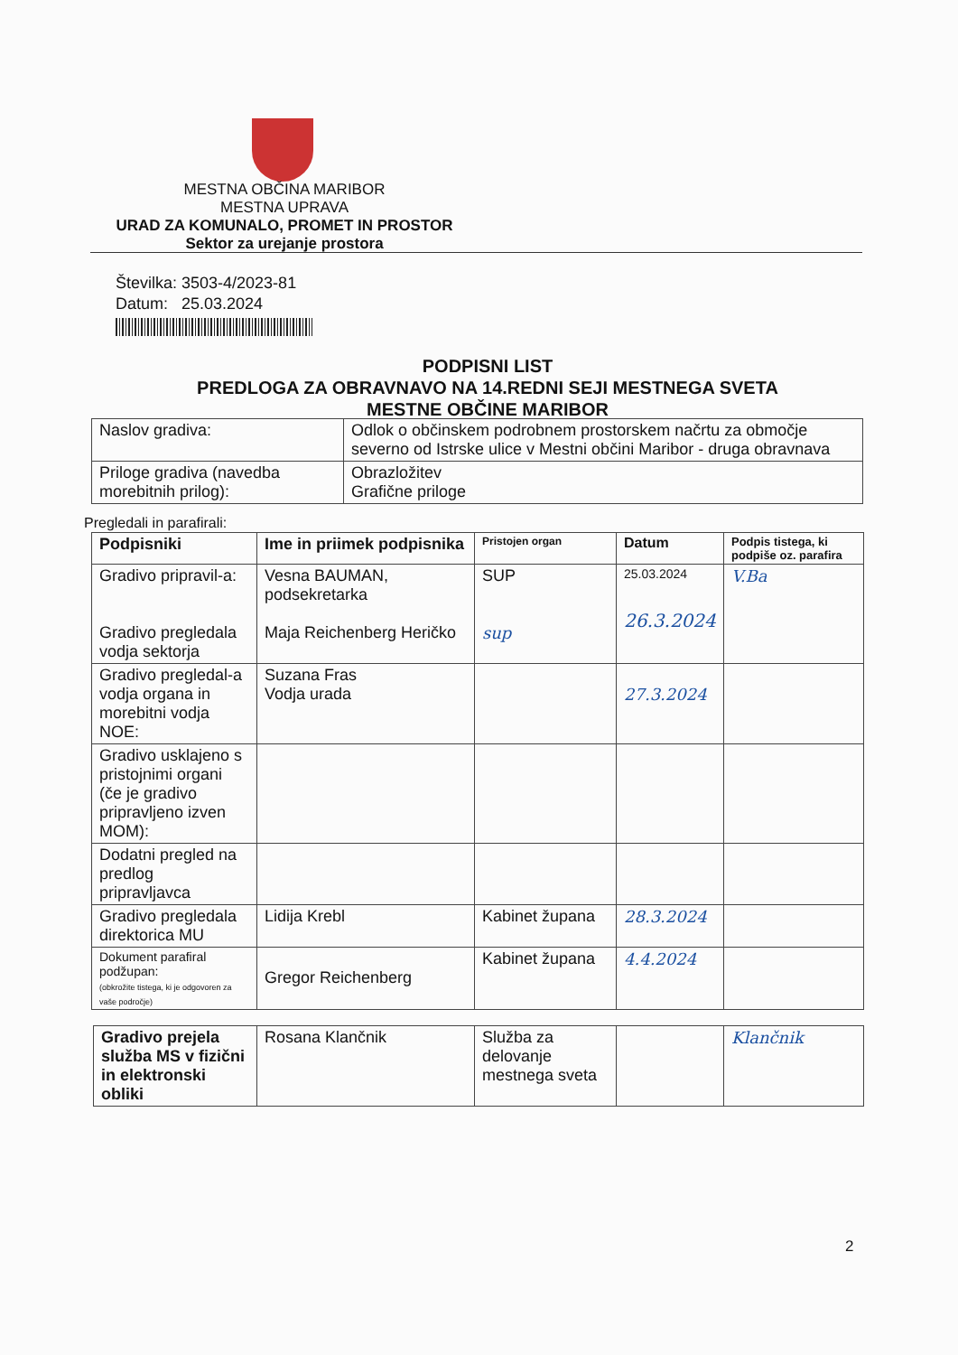MESTNA OBČINA MARIBOR
MESTNA UPRAVA
URAD ZA KOMUNALO, PROMET IN PROSTOR
Sektor za urejanje prostora
Številka: 3503-4/2023-81
Datum: 25.03.2024
PODPISNI LIST
PREDLOGA ZA OBRAVNAVO NA 14.REDNI SEJI MESTNEGA SVETA
MESTNE OBČINE MARIBOR
| Naslov gradiva: | Odlok o občinskem podrobnem prostorskem načrtu za območje severno od Istrske ulice v Mestni občini Maribor - druga obravnava |
| Priloge gradiva (navedba morebitnih prilog): | Obrazložitev Grafične priloge |
Pregledali in parafirali:
| Podpisniki | Ime in priimek podpisnika | Pristojen organ | Datum | Podpis tistega, ki podpiše oz. parafira |
| --- | --- | --- | --- | --- |
| Gradivo pripravil-a: Gradivo pregledala vodja sektorja | Vesna BAUMAN, podsekretarka Maja Reichenberg Heričko | SUP sup | 25.03.2024 26.3.2024 | V.Ba |
| Gradivo pregledal-a vodja organa in morebitni vodja NOE: | Suzana Fras Vodja urada | | 27.3.2024 | |
| Gradivo usklajeno s pristojnimi organi (če je gradivo pripravljeno izven MOM): | | | | |
| Dodatni pregled na predlog pripravljavca | | | | |
| Gradivo pregledala direktorica MU | Lidija Krebl | Kabinet župana | 28.3.2024 | |
| Dokument parafiral podžupan: (obkrožite tistega, ki je odgovoren za vaše področje) | Gregor Reichenberg | Kabinet župana | 4.4.2024 | |
| Gradivo prejela služba MS v fizični in elektronski obliki | Rosana Klančnik | Služba za delovanje mestnega sveta | | Klančnik |
2